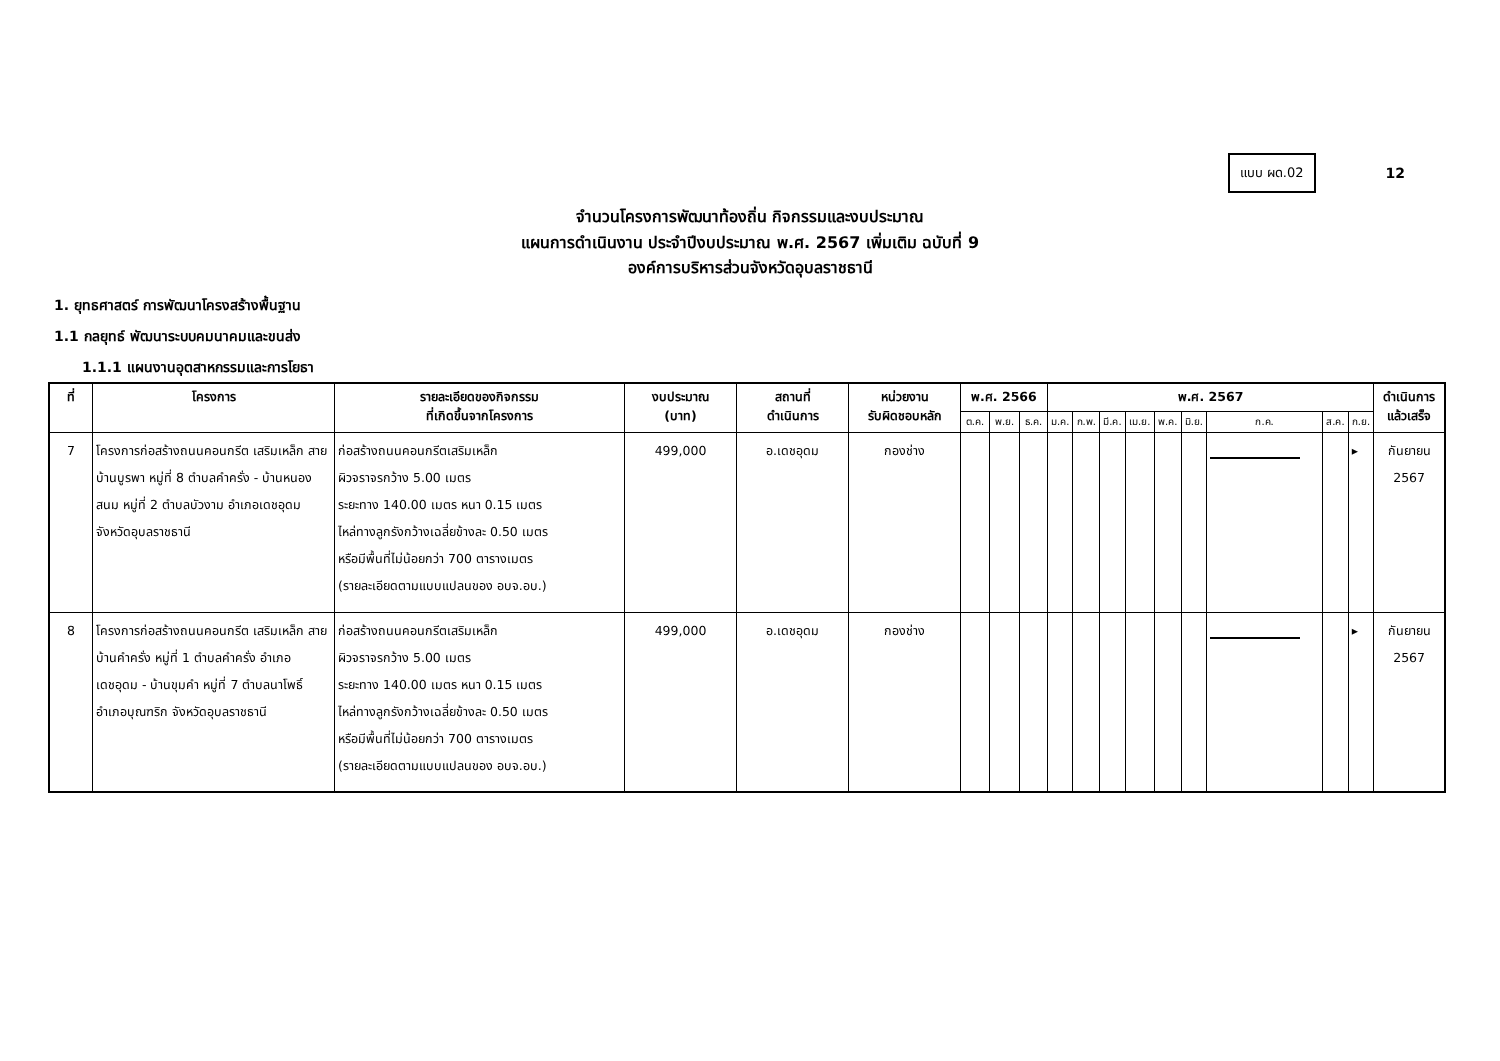แบบ ผด.02
12
จำนวนโครงการพัฒนาท้องถิ่น กิจกรรมและงบประมาณ
แผนการดำเนินงาน ประจำปีงบประมาณ พ.ศ. 2567 เพิ่มเติม ฉบับที่ 9
องค์การบริหารส่วนจังหวัดอุบลราชธานี
1. ยุทธศาสตร์ การพัฒนาโครงสร้างพื้นฐาน
1.1 กลยุทธ์ พัฒนาระบบคมนาคมและขนส่ง
1.1.1 แผนงานอุตสาหกรรมและการโยธา
| ที่ | โครงการ | รายละเอียดของกิจกรรม ที่เกิดขึ้นจากโครงการ | งบประมาณ (บาท) | สถานที่ ดำเนินการ | หน่วยงาน รับผิดชอบหลัก | พ.ศ. 2566 | | | พ.ศ. 2567 | | | | | | | | | ดำเนินการ แล้วเสร็จ |
| --- | --- | --- | --- | --- | --- | --- | --- | --- | --- | --- | --- | --- | --- | --- | --- | --- | --- | --- |
| | | | | | | ต.ค. | พ.ย. | ธ.ค. | ม.ค. | ก.พ. | มี.ค. | เม.ย. | พ.ค. | มิ.ย. | ก.ค. | ส.ค. | ก.ย. | |
| 7 | โครงการก่อสร้างถนนคอนกรีต เสริมเหล็ก สายบ้านบูรพา หมู่ที่ 8 ตำบลคำครั่ง - บ้านหนองสนม หมู่ที่ 2 ตำบลบัวงาม อำเภอเดชอุดม จังหวัดอุบลราชธานี | ก่อสร้างถนนคอนกรีตเสริมเหล็ก ผิวจราจรกว้าง 5.00 เมตร ระยะทาง 140.00 เมตร หนา 0.15 เมตร ไหล่ทางลูกรังกว้างเฉลี่ยข้างละ 0.50 เมตร หรือมีพื้นที่ไม่น้อยกว่า 700 ตารางเมตร (รายละเอียดตามแบบแปลนของ อบจ.อบ.) | 499,000 | อ.เดชอุดม | กองช่าง | | | | | | | | | | | | ▸ | กันยายน 2567 |
| 8 | โครงการก่อสร้างถนนคอนกรีต เสริมเหล็ก สายบ้านคำครั่ง หมู่ที่ 1 ตำบลคำครั่ง อำเภอเดชอุดม - บ้านขุมคำ หมู่ที่ 7 ตำบลนาโพธิ์ อำเภอบุณฑริก จังหวัดอุบลราชธานี | ก่อสร้างถนนคอนกรีตเสริมเหล็ก ผิวจราจรกว้าง 5.00 เมตร ระยะทาง 140.00 เมตร หนา 0.15 เมตร ไหล่ทางลูกรังกว้างเฉลี่ยข้างละ 0.50 เมตร หรือมีพื้นที่ไม่น้อยกว่า 700 ตารางเมตร (รายละเอียดตามแบบแปลนของ อบจ.อบ.) | 499,000 | อ.เดชอุดม | กองช่าง | | | | | | | | | | | | ▸ | กันยายน 2567 |